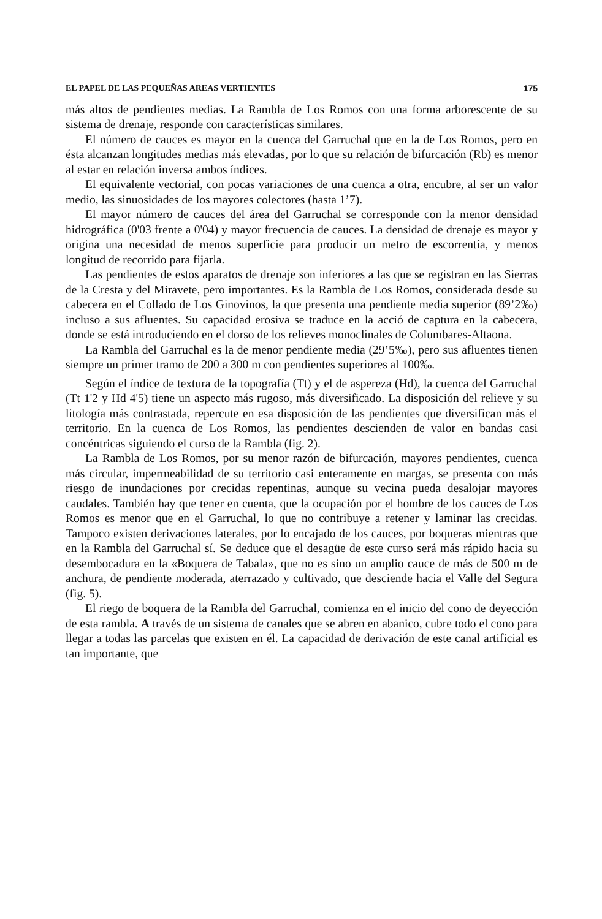EL PAPEL DE LAS PEQUEÑAS AREAS VERTIENTES 175
más altos de pendientes medias. La Rambla de Los Romos con una forma arborescente de su sistema de drenaje, responde con características similares.
El número de cauces es mayor en la cuenca del Garruchal que en la de Los Romos, pero en ésta alcanzan longitudes medias más elevadas, por lo que su relación de bifurcación (Rb) es menor al estar en relación inversa ambos índices.
El equivalente vectorial, con pocas variaciones de una cuenca a otra, encubre, al ser un valor medio, las sinuosidades de los mayores colectores (hasta 1’7).
El mayor número de cauces del área del Garruchal se corresponde con la menor densidad hidrográfica (0'03 frente a 0'04) y mayor frecuencia de cauces. La densidad de drenaje es mayor y origina una necesidad de menos superficie para producir un metro de escorrentía, y menos longitud de recorrido para fijarla.
Las pendientes de estos aparatos de drenaje son inferiores a las que se registran en las Sierras de la Cresta y del Miravete, pero importantes. Es la Rambla de Los Romos, considerada desde su cabecera en el Collado de Los Ginovinos, la que presenta una pendiente media superior (89’2‰) incluso a sus afluentes. Su capacidad erosiva se traduce en la acció de captura en la cabecera, donde se está introduciendo en el dorso de los relieves monoclinales de Columbares-Altaona.
La Rambla del Garruchal es la de menor pendiente media (29’5‰), pero sus afluentes tienen siempre un primer tramo de 200 a 300 m con pendientes superiores al 100‰.
Según el índice de textura de la topografía (Tt) y el de aspereza (Hd), la cuenca del Garruchal (Tt 1'2 y Hd 4'5) tiene un aspecto más rugoso, más diversificado. La disposición del relieve y su litología más contrastada, repercute en esa disposición de las pendientes que diversifican más el territorio. En la cuenca de Los Romos, las pendientes descienden de valor en bandas casi concéntricas siguiendo el curso de la Rambla (fig. 2).
La Rambla de Los Romos, por su menor razón de bifurcación, mayores pendientes, cuenca más circular, impermeabilidad de su territorio casi enteramente en margas, se presenta con más riesgo de inundaciones por crecidas repentinas, aunque su vecina pueda desalojar mayores caudales. También hay que tener en cuenta, que la ocupación por el hombre de los cauces de Los Romos es menor que en el Garruchal, lo que no contribuye a retener y laminar las crecidas. Tampoco existen derivaciones laterales, por lo encajado de los cauces, por boqueras mientras que en la Rambla del Garruchal sí. Se deduce que el desagüe de este curso será más rápido hacia su desembocadura en la «Boquera de Tabala», que no es sino un amplio cauce de más de 500 m de anchura, de pendiente moderada, aterrazado y cultivado, que desciende hacia el Valle del Segura (fig. 5).
El riego de boquera de la Rambla del Garruchal, comienza en el inicio del cono de deyección de esta rambla. A través de un sistema de canales que se abren en abanico, cubre todo el cono para llegar a todas las parcelas que existen en él. La capacidad de derivación de este canal artificial es tan importante, que